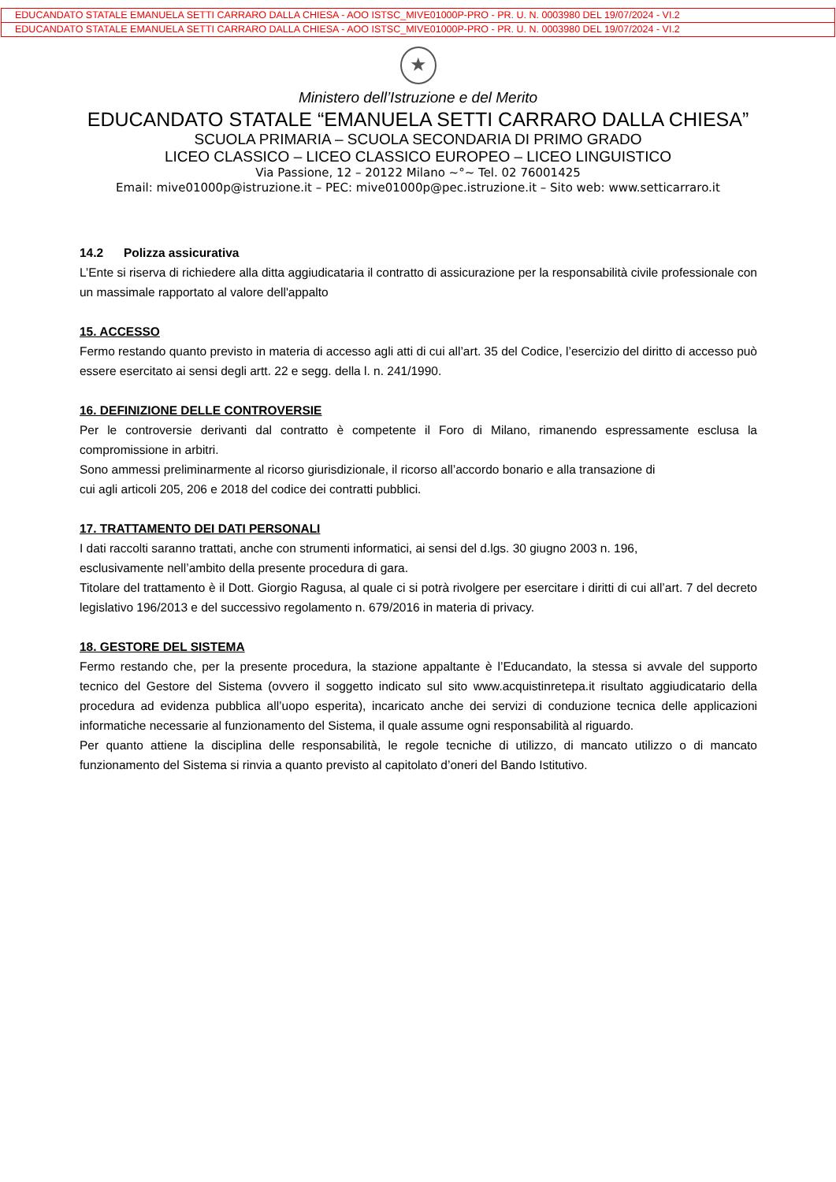EDUCANDATO STATALE EMANUELA SETTI CARRARO DALLA CHIESA - AOO ISTSC_MIVE01000P-PRO - PR. U. N. 0003980 DEL 19/07/2024 - VI.2
EDUCANDATO STATALE EMANUELA SETTI CARRARO DALLA CHIESA - AOO ISTSC_MIVE01000P-PRO - PR. U. N. 0003980 DEL 19/07/2024 - VI.2
★
Ministero dell’Istruzione e del Merito
EDUCANDATO STATALE “EMANUELA SETTI CARRARO DALLA CHIESA”
SCUOLA PRIMARIA – SCUOLA SECONDARIA DI PRIMO GRADO
LICEO CLASSICO – LICEO CLASSICO EUROPEO – LICEO LINGUISTICO
Via Passione, 12 – 20122 Milano ~°~ Tel. 02 76001425
Email: mive01000p@istruzione.it – PEC: mive01000p@pec.istruzione.it – Sito web: www.setticarraro.it
14.2 Polizza assicurativa
L’Ente si riserva di richiedere alla ditta aggiudicataria il contratto di assicurazione per la responsabilità civile professionale con un massimale rapportato al valore dell'appalto
15. ACCESSO
Fermo restando quanto previsto in materia di accesso agli atti di cui all’art. 35 del Codice, l’esercizio del diritto di accesso può essere esercitato ai sensi degli artt. 22 e segg. della l. n. 241/1990.
16. DEFINIZIONE DELLE CONTROVERSIE
Per le controversie derivanti dal contratto è competente il Foro di Milano, rimanendo espressamente esclusa la compromissione in arbitri.
Sono ammessi preliminarmente al ricorso giurisdizionale, il ricorso all’accordo bonario e alla transazione di
cui agli articoli 205, 206 e 2018 del codice dei contratti pubblici.
17. TRATTAMENTO DEI DATI PERSONALI
I dati raccolti saranno trattati, anche con strumenti informatici, ai sensi del d.lgs. 30 giugno 2003 n. 196,
esclusivamente nell’ambito della presente procedura di gara.
Titolare del trattamento è il Dott. Giorgio Ragusa, al quale ci si potrà rivolgere per esercitare i diritti di cui all’art. 7 del decreto legislativo 196/2013 e del successivo regolamento n. 679/2016 in materia di privacy.
18. GESTORE DEL SISTEMA
Fermo restando che, per la presente procedura, la stazione appaltante è l’Educandato, la stessa si avvale del supporto tecnico del Gestore del Sistema (ovvero il soggetto indicato sul sito www.acquistinretepa.it risultato aggiudicatario della procedura ad evidenza pubblica all’uopo esperita), incaricato anche dei servizi di conduzione tecnica delle applicazioni informatiche necessarie al funzionamento del Sistema, il quale assume ogni responsabilità al riguardo.
Per quanto attiene la disciplina delle responsabilità, le regole tecniche di utilizzo, di mancato utilizzo o di mancato funzionamento del Sistema si rinvia a quanto previsto al capitolato d’oneri del Bando Istitutivo.